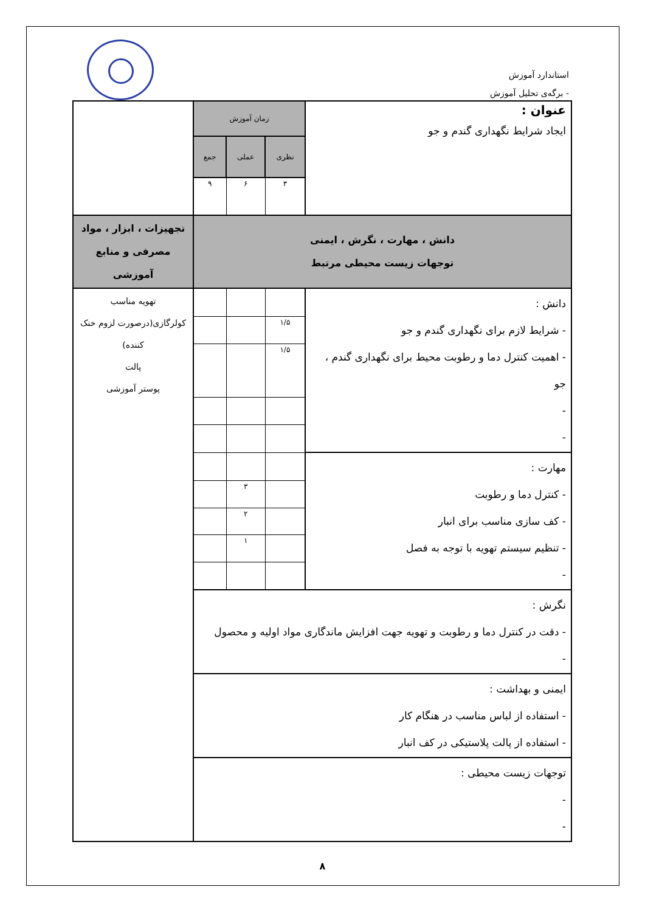استاندارد آموزش
- برگه‌ی تحلیل آموزش
| عنوان : ایجاد شرایط نگهداری گندم و جو | زمان آموزش | | | |
| | نظری | عملی | جمع | |
| | ۳ | ۶ | ۹ | |
| دانش ، مهارت ، نگرش ، ایمنی توجهات زیست محیطی مرتبط | | | | تجهیزات ، ابزار ، مواد مصرفی و منابع آموزشی |
| دانش : - شرایط لازم برای نگهداری گندم و جو - اهمیت کنترل دما و رطوبت محیط برای نگهداری گندم ، جو - - | | | | تهویه مناسب کولرگازی(درصورت لزوم خنک کننده) پالت پوستر آموزشی |
| | ۱/۵ | | | |
| | ۱/۵ | | | |
| مهارت : - کنترل دما و رطوبت - کف سازی مناسب برای انبار - تنظیم سیستم تهویه با توجه به فصل - | | | | |
| | | ۳ | | |
| | | ۲ | | |
| | | ۱ | | |
| نگرش : - دقت در کنترل دما و رطوبت و تهویه جهت افزایش ماندگاری مواد اولیه و محصول - | | | | |
| ایمنی و بهداشت : - استفاده از لباس مناسب در هنگام کار - استفاده از پالت پلاستیکی در کف انبار | | | | |
| توجهات زیست محیطی : - - | | | | |
۸